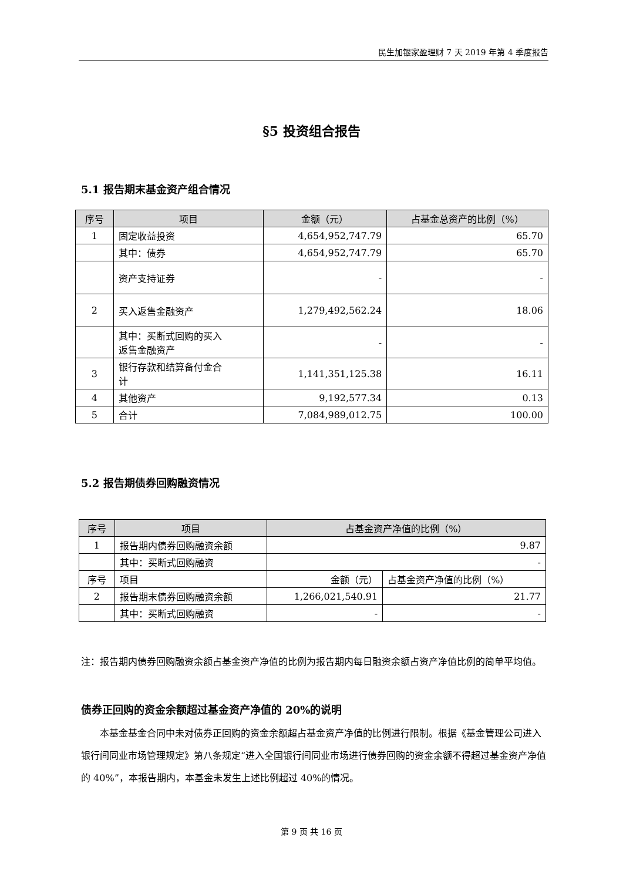民生加银家盈理财 7 天 2019 年第 4 季度报告
§5 投资组合报告
5.1 报告期末基金资产组合情况
| 序号 | 项目 | 金额（元） | 占基金总资产的比例（%） |
| --- | --- | --- | --- |
| 1 | 固定收益投资 | 4,654,952,747.79 | 65.70 |
| | 其中：债券 | 4,654,952,747.79 | 65.70 |
| | 资产支持证券 | - | - |
| 2 | 买入返售金融资产 | 1,279,492,562.24 | 18.06 |
| | 其中：买断式回购的买入 返售金融资产 | - | - |
| 3 | 银行存款和结算备付金合 计 | 1,141,351,125.38 | 16.11 |
| 4 | 其他资产 | 9,192,577.34 | 0.13 |
| 5 | 合计 | 7,084,989,012.75 | 100.00 |
5.2 报告期债券回购融资情况
| 序号 | 项目 | 占基金资产净值的比例（%） | |
| --- | --- | --- | --- |
| 1 | 报告期内债券回购融资余额 | 9.87 | |
| | 其中：买断式回购融资 | - | |
| 序号 | 项目 | 金额（元） | 占基金资产净值的比例（%） |
| 2 | 报告期末债券回购融资余额 | 1,266,021,540.91 | 21.77 |
| | 其中：买断式回购融资 | - | - |
注：报告期内债券回购融资余额占基金资产净值的比例为报告期内每日融资余额占资产净值比例的简单平均值。
债券正回购的资金余额超过基金资产净值的 20%的说明
本基金基金合同中未对债券正回购的资金余额超占基金资产净值的比例进行限制。根据《基金管理公司进入银行间同业市场管理规定》第八条规定“进入全国银行间同业市场进行债券回购的资金余额不得超过基金资产净值的 40%”，本报告期内，本基金未发生上述比例超过 40%的情况。
第 9 页 共 16 页